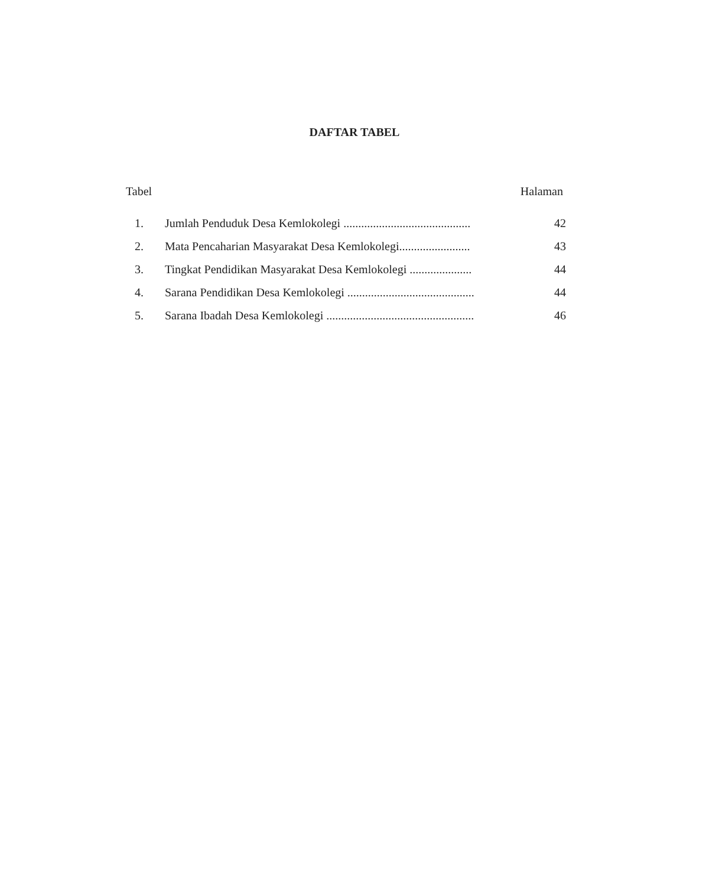DAFTAR TABEL
Tabel Halaman
1. Jumlah Penduduk Desa Kemlokolegi ........................................... 42
2. Mata Pencaharian Masyarakat Desa Kemlokolegi........................ 43
3. Tingkat Pendidikan Masyarakat Desa Kemlokolegi ..................... 44
4. Sarana Pendidikan Desa Kemlokolegi ........................................... 44
5. Sarana Ibadah Desa Kemlokolegi .................................................. 46